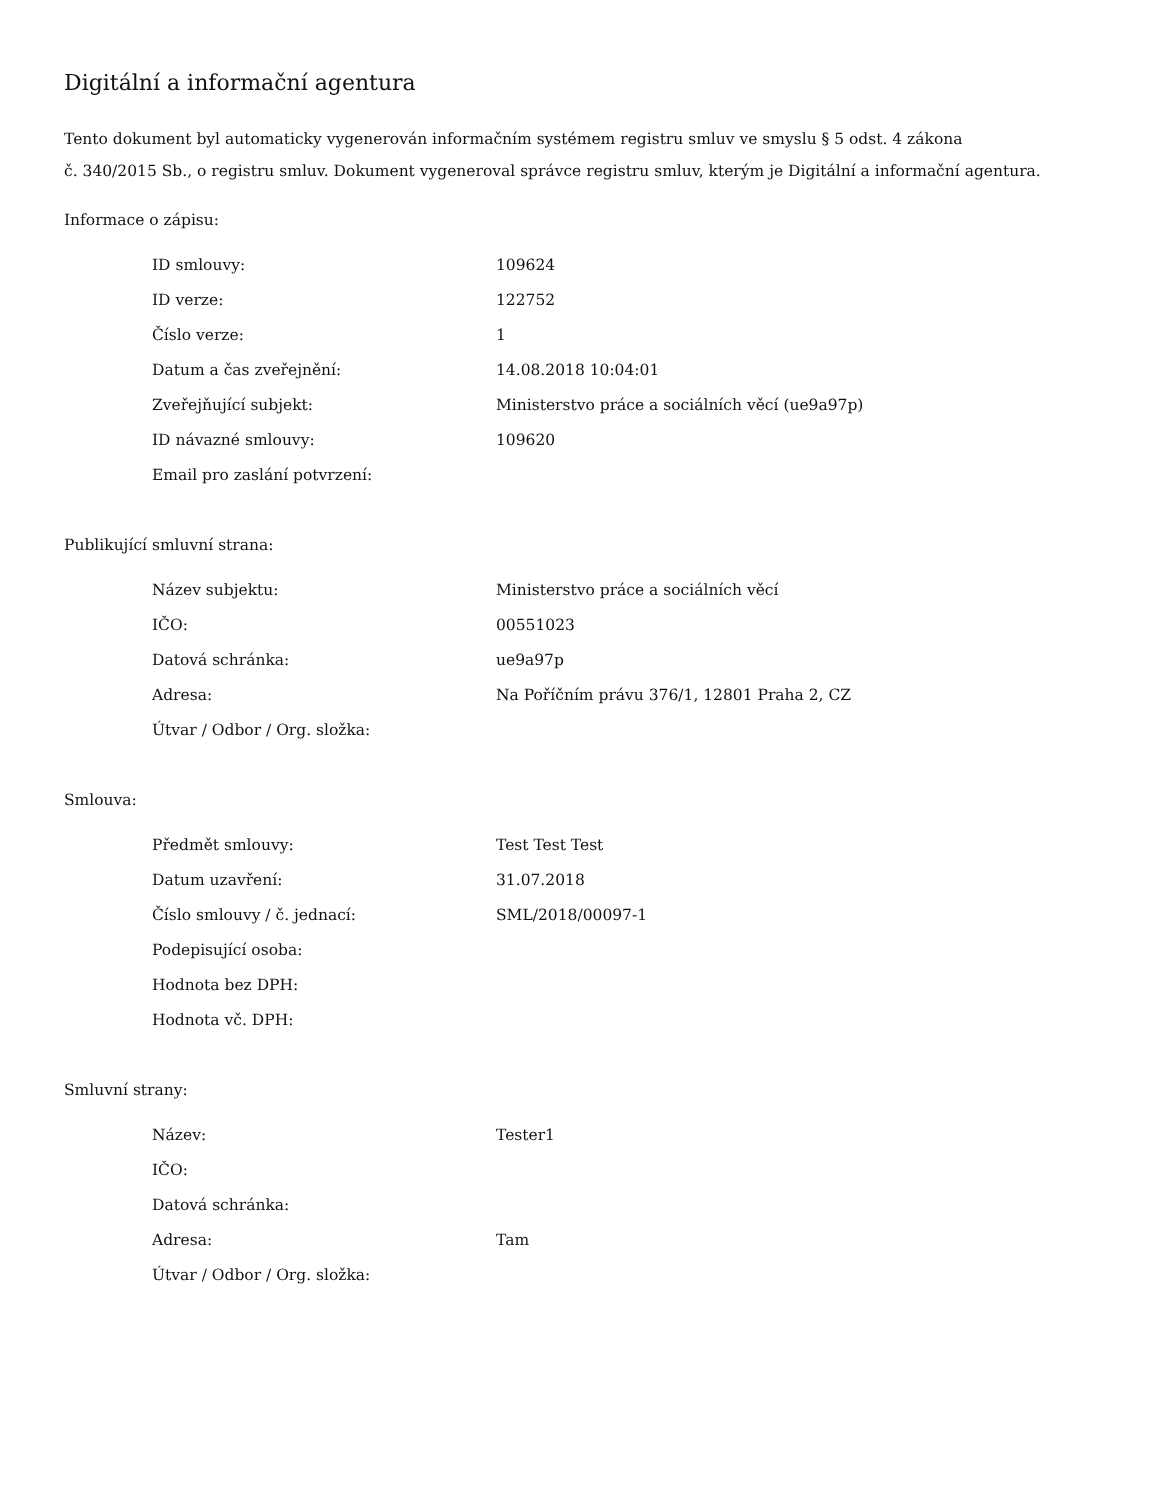Digitální a informační agentura
Tento dokument byl automaticky vygenerován informačním systémem registru smluv ve smyslu § 5 odst. 4 zákona
č. 340/2015 Sb., o registru smluv. Dokument vygeneroval správce registru smluv, kterým je Digitální a informační agentura.
Informace o zápisu:
| ID smlouvy: | 109624 |
| ID verze: | 122752 |
| Číslo verze: | 1 |
| Datum a čas zveřejnění: | 14.08.2018 10:04:01 |
| Zveřejňující subjekt: | Ministerstvo práce a sociálních věcí (ue9a97p) |
| ID návazné smlouvy: | 109620 |
| Email pro zaslání potvrzení: | |
Publikující smluvní strana:
| Název subjektu: | Ministerstvo práce a sociálních věcí |
| IČO: | 00551023 |
| Datová schránka: | ue9a97p |
| Adresa: | Na Poříčním právu 376/1, 12801 Praha 2, CZ |
| Útvar / Odbor / Org. složka: | |
Smlouva:
| Předmět smlouvy: | Test Test Test |
| Datum uzavření: | 31.07.2018 |
| Číslo smlouvy / č. jednací: | SML/2018/00097-1 |
| Podepisující osoba: | |
| Hodnota bez DPH: | |
| Hodnota vč. DPH: | |
Smluvní strany:
| Název: | Tester1 |
| IČO: | |
| Datová schránka: | |
| Adresa: | Tam |
| Útvar / Odbor / Org. složka: | |